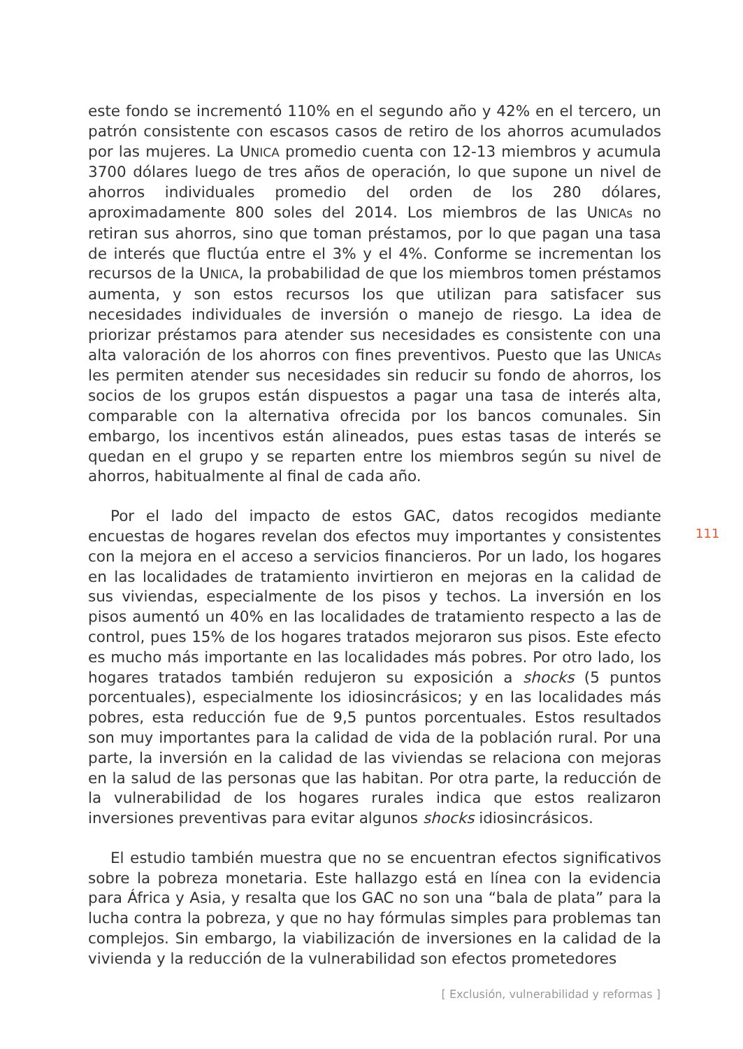este fondo se incrementó 110% en el segundo año y 42% en el tercero, un patrón consistente con escasos casos de retiro de los ahorros acumulados por las mujeres. La UNICA promedio cuenta con 12-13 miembros y acumula 3700 dólares luego de tres años de operación, lo que supone un nivel de ahorros individuales promedio del orden de los 280 dólares, aproximadamente 800 soles del 2014. Los miembros de las UNICAs no retiran sus ahorros, sino que toman préstamos, por lo que pagan una tasa de interés que fluctúa entre el 3% y el 4%. Conforme se incrementan los recursos de la UNICA, la probabilidad de que los miembros tomen préstamos aumenta, y son estos recursos los que utilizan para satisfacer sus necesidades individuales de inversión o manejo de riesgo. La idea de priorizar préstamos para atender sus necesidades es consistente con una alta valoración de los ahorros con fines preventivos. Puesto que las UNICAs les permiten atender sus necesidades sin reducir su fondo de ahorros, los socios de los grupos están dispuestos a pagar una tasa de interés alta, comparable con la alternativa ofrecida por los bancos comunales. Sin embargo, los incentivos están alineados, pues estas tasas de interés se quedan en el grupo y se reparten entre los miembros según su nivel de ahorros, habitualmente al final de cada año.
Por el lado del impacto de estos GAC, datos recogidos mediante encuestas de hogares revelan dos efectos muy importantes y consistentes con la mejora en el acceso a servicios financieros. Por un lado, los hogares en las localidades de tratamiento invirtieron en mejoras en la calidad de sus viviendas, especialmente de los pisos y techos. La inversión en los pisos aumentó un 40% en las localidades de tratamiento respecto a las de control, pues 15% de los hogares tratados mejoraron sus pisos. Este efecto es mucho más importante en las localidades más pobres. Por otro lado, los hogares tratados también redujeron su exposición a shocks (5 puntos porcentuales), especialmente los idiosincrásicos; y en las localidades más pobres, esta reducción fue de 9,5 puntos porcentuales. Estos resultados son muy importantes para la calidad de vida de la población rural. Por una parte, la inversión en la calidad de las viviendas se relaciona con mejoras en la salud de las personas que las habitan. Por otra parte, la reducción de la vulnerabilidad de los hogares rurales indica que estos realizaron inversiones preventivas para evitar algunos shocks idiosincrásicos.
El estudio también muestra que no se encuentran efectos significativos sobre la pobreza monetaria. Este hallazgo está en línea con la evidencia para África y Asia, y resalta que los GAC no son una “bala de plata” para la lucha contra la pobreza, y que no hay fórmulas simples para problemas tan complejos. Sin embargo, la viabilización de inversiones en la calidad de la vivienda y la reducción de la vulnerabilidad son efectos prometedores
111
[ Exclusión, vulnerabilidad y reformas ]